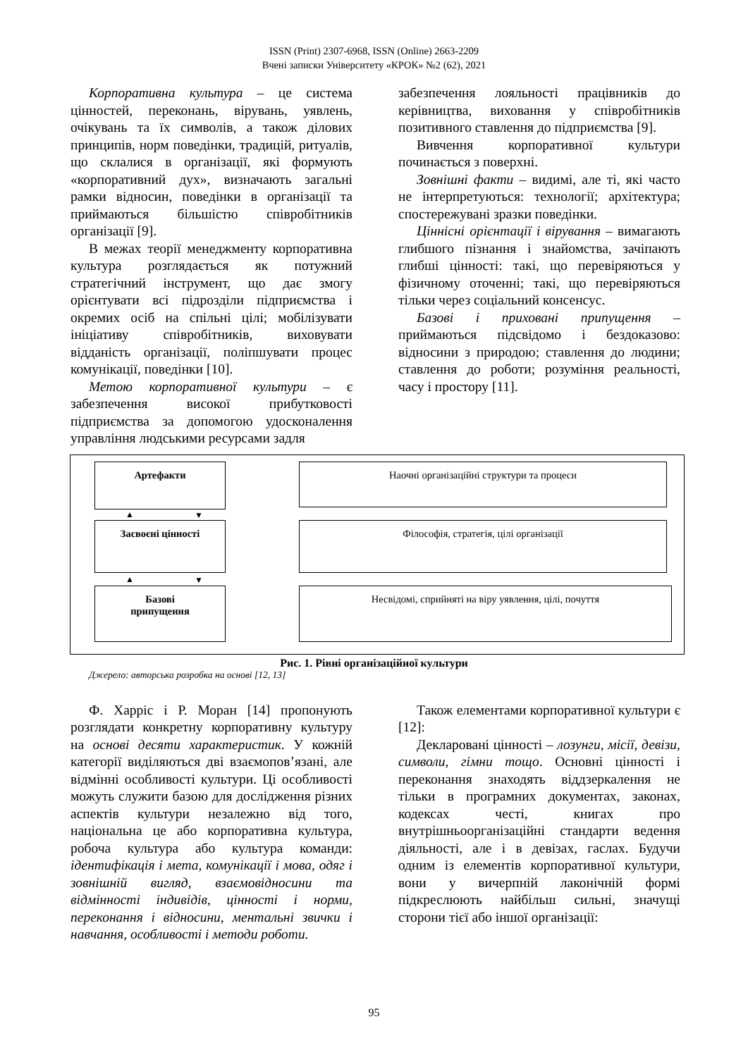ISSN (Print) 2307-6968, ISSN (Online) 2663-2209
Вчені записки Університету «КРОК» №2 (62), 2021
Корпоративна культура – це система цінностей, переконань, вірувань, уявлень, очікувань та їх символів, а також ділових принципів, норм поведінки, традицій, ритуалів, що склалися в організації, які формують «корпоративний дух», визначають загальні рамки відносин, поведінки в організації та приймаються більшістю співробітників організації [9].
В межах теорії менеджменту корпоративна культура розглядається як потужний стратегічний інструмент, що дає змогу орієнтувати всі підрозділи підприємства і окремих осіб на спільні цілі; мобілізувати ініціативу співробітників, виховувати відданість організації, поліпшувати процес комунікації, поведінки [10].
Метою корпоративної культури – є забезпечення високої прибутковості підприємства за допомогою удосконалення управління людськими ресурсами задля
забезпечення лояльності працівників до керівництва, виховання у співробітників позитивного ставлення до підприємства [9].
Вивчення корпоративної культури починається з поверхні.
Зовнішні факти – видимі, але ті, які часто не інтерпретуються: технології; архітектура; спостережувані зразки поведінки.
Ціннісні орієнтації і вірування – вимагають глибшого пізнання і знайомства, зачіпають глибші цінності: такі, що перевіряються у фізичному оточенні; такі, що перевіряються тільки через соціальний консенсус.
Базові і приховані припущення – приймаються підсвідомо і бездоказово: відносини з природою; ставлення до людини; ставлення до роботи; розуміння реальності, часу і простору [11].
Артефакти
Засвоєні цінності
Базові
припущення
▲ ▼
▲ ▼
Наочні організаційні структури та процеси
Філософія, стратегія, цілі організації
Несвідомі, сприйняті на віру уявлення, цілі, почуття
Рис. 1. Рівні організаційної культури
Джерело: авторська розробка на основі [12, 13]
Ф. Харріс і Р. Моран [14] пропонують розглядати конкретну корпоративну культуру на основі десяти характеристик. У кожній категорії виділяються дві взаємопов’язані, але відмінні особливості культури. Ці особливості можуть служити базою для дослідження різних аспектів культури незалежно від того, національна це або корпоративна культура, робоча культура або культура команди: ідентифікація і мета, комунікації і мова, одяг і зовнішній вигляд, взаємовідносини та відмінності індивідів, цінності і норми, переконання і відносини, ментальні звички і навчання, особливості і методи роботи.
Також елементами корпоративної культури є [12]:
Декларовані цінності – лозунги, місії, девізи, символи, гімни тощо. Основні цінності і переконання знаходять віддзеркалення не тільки в програмних документах, законах, кодексах честі, книгах про внутрішньоорганізаційні стандарти ведення діяльності, але і в девізах, гаслах. Будучи одним із елементів корпоративної культури, вони у вичерпній лаконічній формі підкреслюють найбільш сильні, значущі сторони тієї або іншої організації:
95